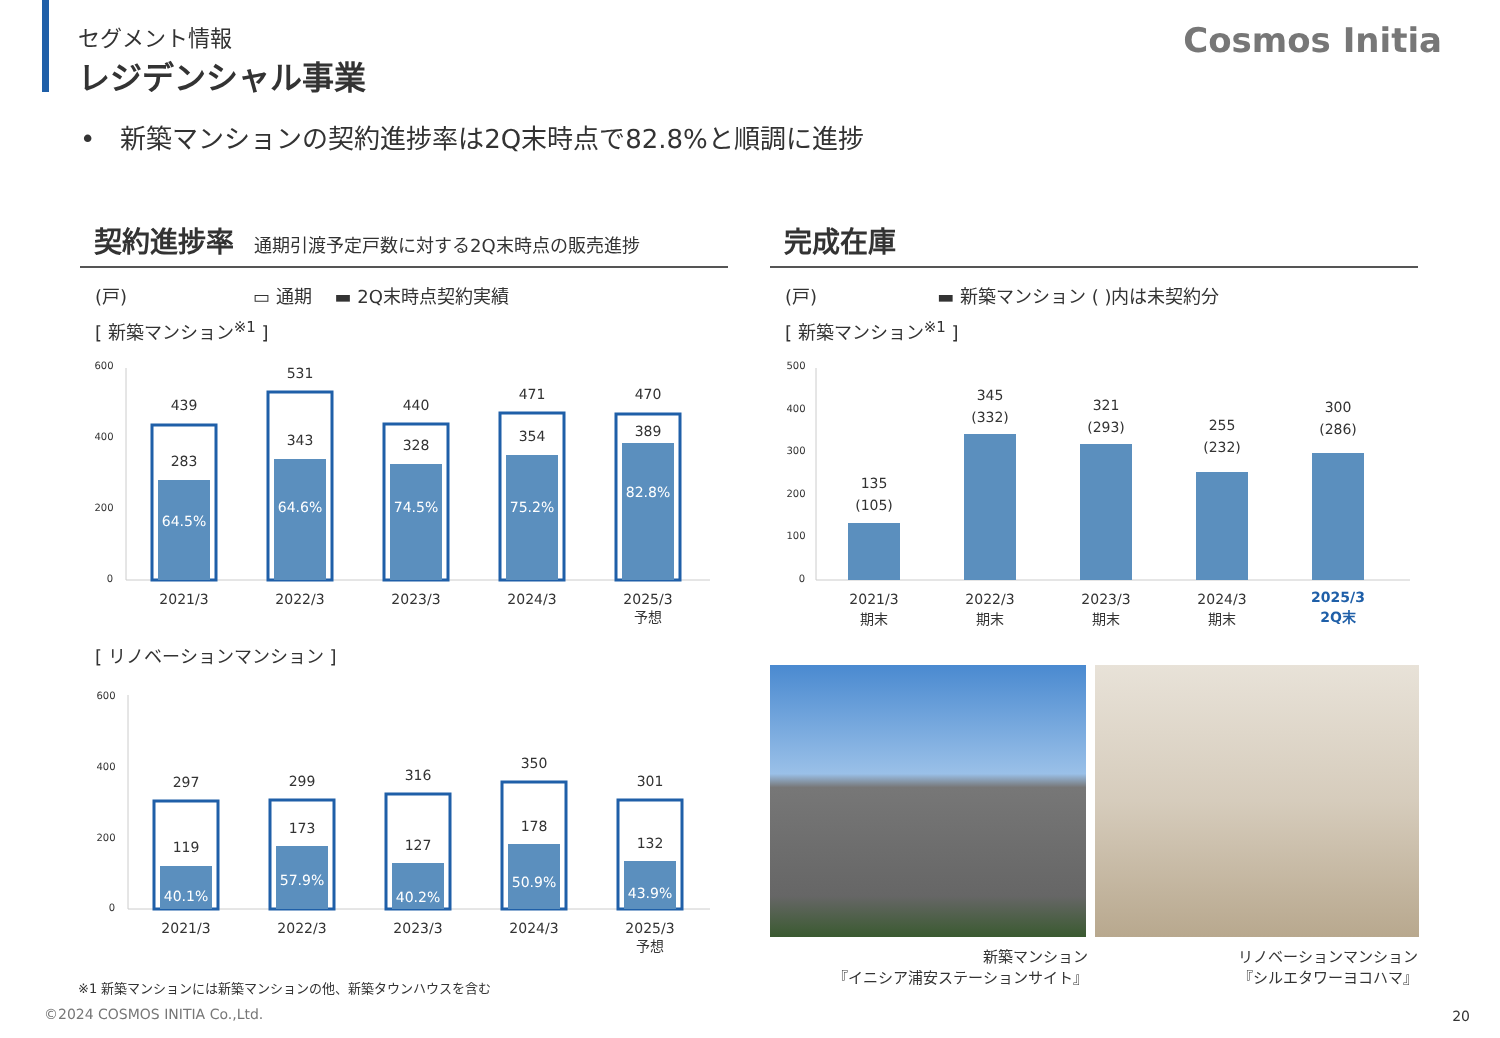セグメント情報
レジデンシャル事業
Cosmos Initia
• 新築マンションの契約進捗率は2Q末時点で82.8%と順調に進捗
契約進捗率 通期引渡予定戸数に対する2Q末時点の販売進捗 完成在庫
(戸) ▭ 通期 ▬ 2Q末時点契約実績
[ 新築マンション<sup>※1</sup> ]
(戸) ▬ 新築マンション ( )内は未契約分
[ 新築マンション<sup>※1</sup> ]
600
400
200
0
439
283
64.5%
2021/3
531
343
64.6%
2022/3
440
328
74.5%
2023/3
471
354
75.2%
2024/3
470
389
82.8%
2025/3
予想
[ リノベーションマンション ]
600
400
200
0
297
119
40.1%
2021/3
299
173
57.9%
2022/3
316
127
40.2%
2023/3
350
178
50.9%
2024/3
301
132
43.9%
2025/3
予想
500
400
300
200
100
0
135
(105)
2021/3
期末
345
(332)
2022/3
期末
321
(293)
2023/3
期末
255
(232)
2024/3
期末
300
(286)
2025/3
2Q末
新築マンション
『イニシア浦安ステーションサイト』
リノベーションマンション
『シルエタワーヨコハマ』
※1 新築マンションには新築マンションの他、新築タウンハウスを含む
©2024 COSMOS INITIA Co.,Ltd. 20